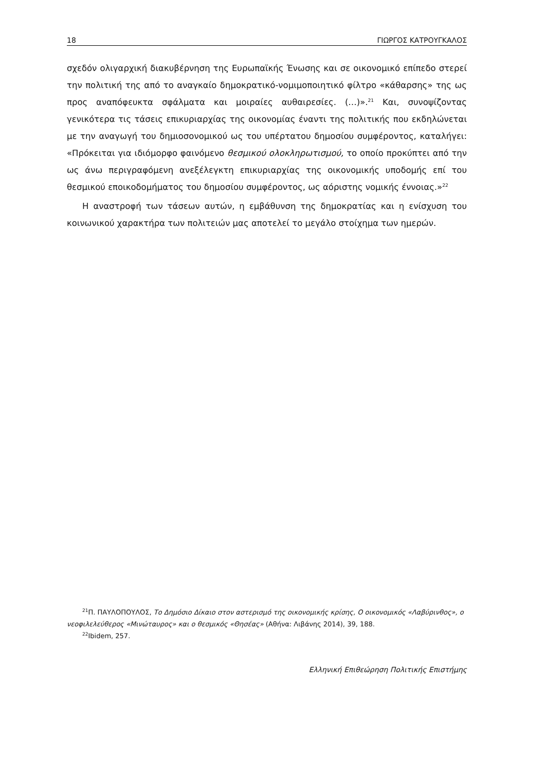18 ΓΙΩΡΓΟΣ ΚΑΤΡΟΥΓΚΑΛΟΣ
σχεδόν ολιγαρχική διακυβέρνηση της Ευρωπαϊκής Ένωσης και σε οικονομικό επίπεδο στερεί την πολιτική της από το αναγκαίο δημοκρατικό-νομιμοποιητικό φίλτρο «κάθαρσης» της ως προς αναπόφευκτα σφάλματα και μοιραίες αυθαιρεσίες. (…)».<sup>21</sup> Και, συνοψίζοντας γενικότερα τις τάσεις επικυριαρχίας της οικονομίας έναντι της πολιτικής που εκδηλώνεται με την αναγωγή του δημιοσονομικού ως του υπέρτατου δημοσίου συμφέροντος, καταλήγει: «Πρόκειται για ιδιόμορφο φαινόμενο θεσμικού ολοκληρωτισμού, το οποίο προκύπτει από την ως άνω περιγραφόμενη ανεξέλεγκτη επικυριαρχίας της οικονομικής υποδομής επί του θεσμικού εποικοδομήματος του δημοσίου συμφέροντος, ως αόριστης νομικής έννοιας.»<sup>22</sup>
Η αναστροφή των τάσεων αυτών, η εμβάθυνση της δημοκρατίας και η ενίσχυση του κοινωνικού χαρακτήρα των πολιτειών μας αποτελεί το μεγάλο στοίχημα των ημερών.
<sup>21</sup> Π. ΠΑΥΛΟΠΟΥΛΟΣ, Το Δημόσιο Δίκαιο στον αστερισμό της οικονομικής κρίσης, Ο οικονομικός «Λαβύρινθος», ο νεοφιλελεύθερος «Μινώταυρος» και ο θεσμικός «Θησέας» (Αθήνα: Λιβάνης 2014), 39, 188.
<sup>22</sup> Ibidem, 257.
Ελληνική Επιθεώρηση Πολιτικής Επιστήμης